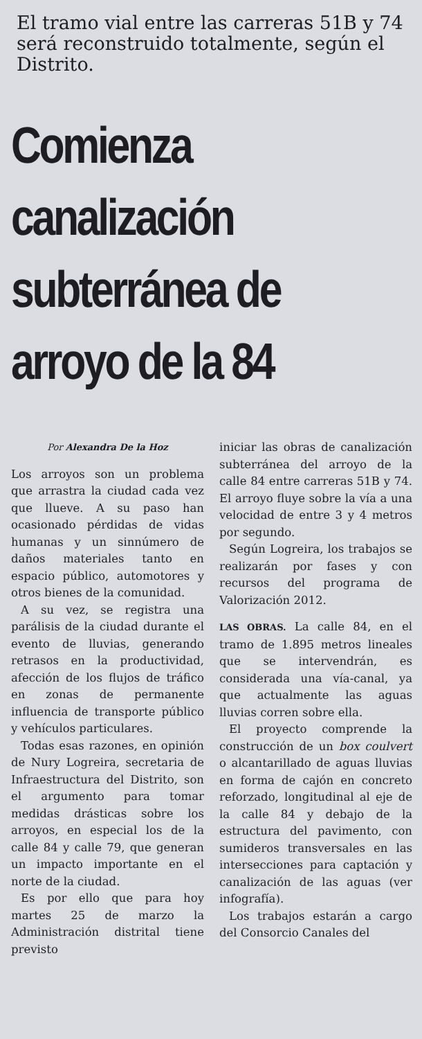El tramo vial entre las carreras 51B y 74 será reconstruido totalmente, según el Distrito.
Comienza canalización subterránea de arroyo de la 84
Por Alexandra De la Hoz
Los arroyos son un problema que arrastra la ciudad cada vez que llueve. A su paso han ocasionado pérdidas de vidas humanas y un sinnúmero de daños materiales tanto en espacio público, automotores y otros bienes de la comunidad.
A su vez, se registra una parálisis de la ciudad durante el evento de lluvias, generando retrasos en la productividad, afección de los flujos de tráfico en zonas de permanente influencia de transporte público y vehículos particulares.
Todas esas razones, en opinión de Nury Logreira, secretaria de Infraestructura del Distrito, son el argumento para tomar medidas drásticas sobre los arroyos, en especial los de la calle 84 y calle 79, que generan un impacto importante en el norte de la ciudad.
Es por ello que para hoy martes 25 de marzo la Administración distrital tiene previsto
iniciar las obras de canalización subterránea del arroyo de la calle 84 entre carreras 51B y 74. El arroyo fluye sobre la vía a una velocidad de entre 3 y 4 metros por segundo.
Según Logreira, los trabajos se realizarán por fases y con recursos del programa de Valorización 2012.
LAS OBRAS. La calle 84, en el tramo de 1.895 metros lineales que se intervendrán, es considerada una vía-canal, ya que actualmente las aguas lluvias corren sobre ella.
El proyecto comprende la construcción de un box coulvert o alcantarillado de aguas lluvias en forma de cajón en concreto reforzado, longitudinal al eje de la calle 84 y debajo de la estructura del pavimento, con sumideros transversales en las intersecciones para captación y canalización de las aguas (ver infografía).
Los trabajos estarán a cargo del Consorcio Canales del